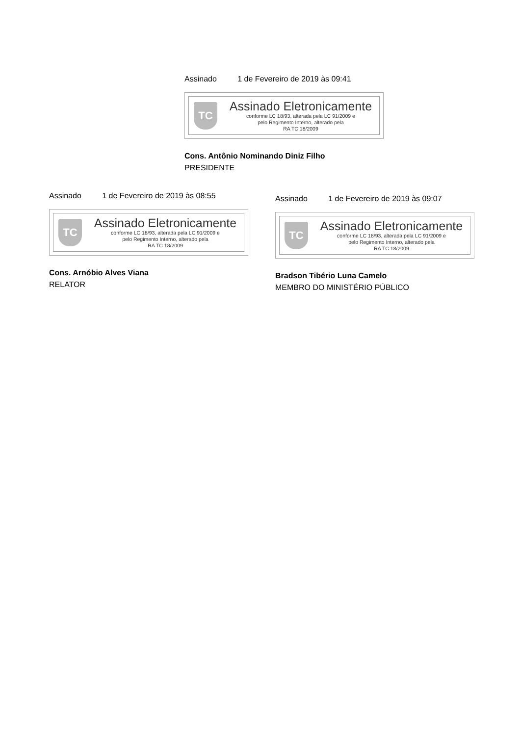Assinado 1 de Fevereiro de 2019 às 09:41
TC
Assinado Eletronicamente
conforme LC 18/93, alterada pela LC 91/2009 e
pelo Regimento Interno, alterado pela
RA TC 18/2009
Cons. Antônio Nominando Diniz Filho
PRESIDENTE
Assinado 1 de Fevereiro de 2019 às 08:55
TC
Assinado Eletronicamente
conforme LC 18/93, alterada pela LC 91/2009 e
pelo Regimento Interno, alterado pela
RA TC 18/2009
Cons. Arnóbio Alves Viana
RELATOR
Assinado 1 de Fevereiro de 2019 às 09:07
TC
Assinado Eletronicamente
conforme LC 18/93, alterada pela LC 91/2009 e
pelo Regimento Interno, alterado pela
RA TC 18/2009
Bradson Tibério Luna Camelo
MEMBRO DO MINISTÉRIO PÚBLICO